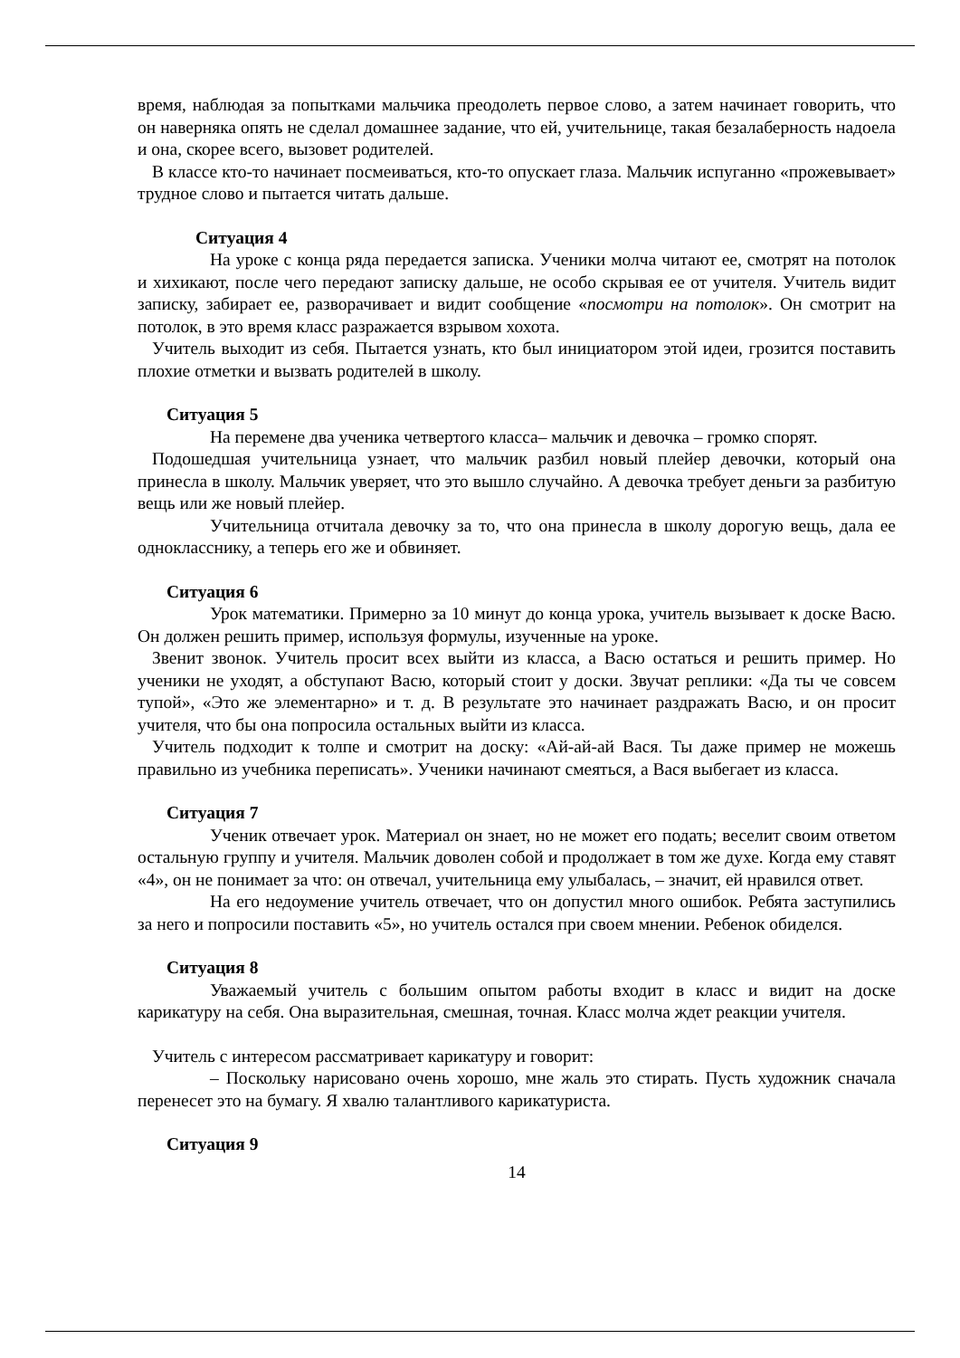время, наблюдая за попытками мальчика преодолеть первое слово, а затем начинает говорить, что он наверняка опять не сделал домашнее задание, что ей, учительнице, такая безалаберность надоела и она, скорее всего, вызовет родителей.
В классе кто-то начинает посмеиваться, кто-то опускает глаза. Мальчик испуганно «прожевывает» трудное слово и пытается читать дальше.
Ситуация 4
На уроке с конца ряда передается записка. Ученики молча читают ее, смотрят на потолок и хихикают, после чего передают записку дальше, не особо скрывая ее от учителя. Учитель видит записку, забирает ее, разворачивает и видит сообщение «посмотри на потолок». Он смотрит на потолок, в это время класс разражается взрывом хохота.
Учитель выходит из себя. Пытается узнать, кто был инициатором этой идеи, грозится поставить плохие отметки и вызвать родителей в школу.
Ситуация 5
На перемене два ученика четвертого класса– мальчик и девочка – громко спорят.
Подошедшая учительница узнает, что мальчик разбил новый плейер девочки, который она принесла в школу. Мальчик уверяет, что это вышло случайно. А девочка требует деньги за разбитую вещь или же новый плейер.
Учительница отчитала девочку за то, что она принесла в школу дорогую вещь, дала ее однокласснику, а теперь его же и обвиняет.
Ситуация 6
Урок математики. Примерно за 10 минут до конца урока, учитель вызывает к доске Васю. Он должен решить пример, используя формулы, изученные на уроке.
Звенит звонок. Учитель просит всех выйти из класса, а Васю остаться и решить пример. Но ученики не уходят, а обступают Васю, который стоит у доски. Звучат реплики: «Да ты че совсем тупой», «Это же элементарно» и т. д. В результате это начинает раздражать Васю, и он просит учителя, что бы она попросила остальных выйти из класса.
Учитель подходит к толпе и смотрит на доску: «Ай-ай-ай Вася. Ты даже пример не можешь правильно из учебника переписать». Ученики начинают смеяться, а Вася выбегает из класса.
Ситуация 7
Ученик отвечает урок. Материал он знает, но не может его подать; веселит своим ответом остальную группу и учителя. Мальчик доволен собой и продолжает в том же духе. Когда ему ставят «4», он не понимает за что: он отвечал, учительница ему улыбалась, – значит, ей нравился ответ.
На его недоумение учитель отвечает, что он допустил много ошибок. Ребята заступились за него и попросили поставить «5», но учитель остался при своем мнении. Ребенок обиделся.
Ситуация 8
Уважаемый учитель с большим опытом работы входит в класс и видит на доске карикатуру на себя. Она выразительная, смешная, точная. Класс молча ждет реакции учителя.
Учитель с интересом рассматривает карикатуру и говорит:
– Поскольку нарисовано очень хорошо, мне жаль это стирать. Пусть художник сначала перенесет это на бумагу. Я хвалю талантливого карикатуриста.
Ситуация 9
14